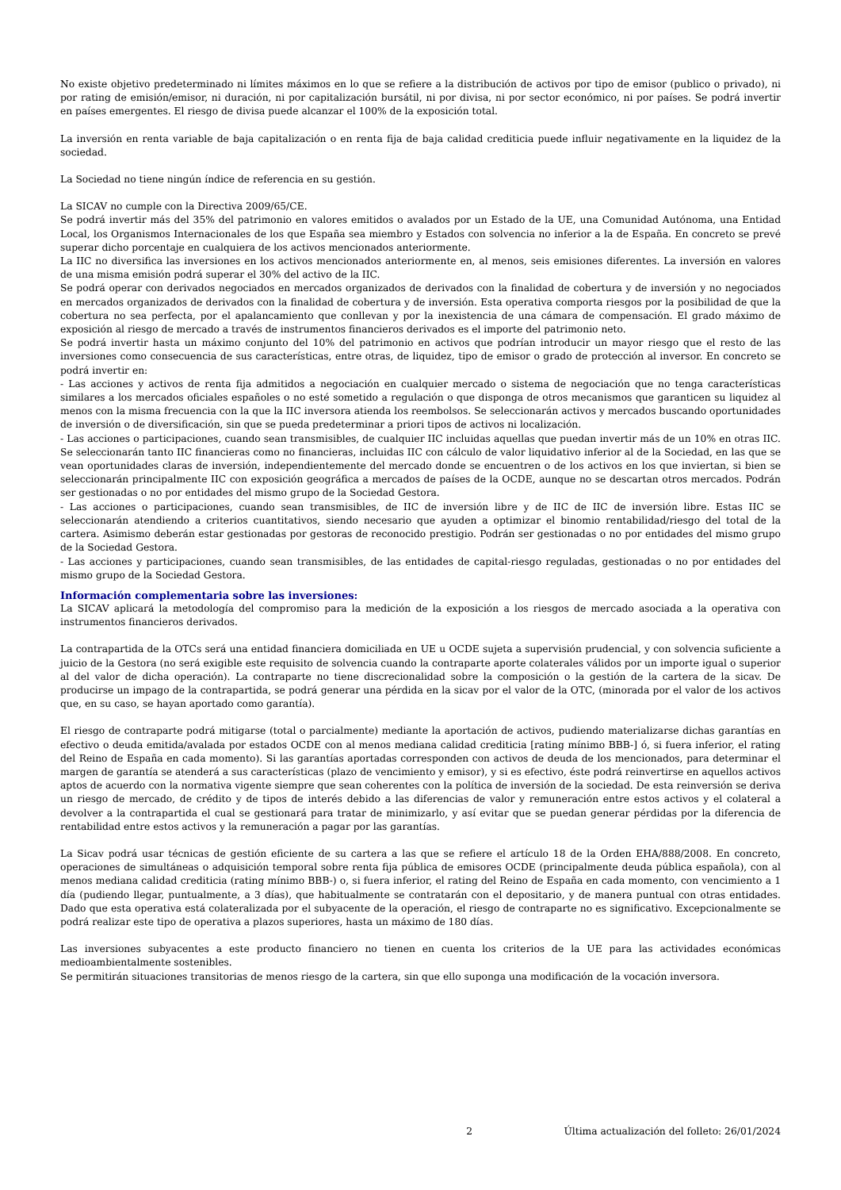No existe objetivo predeterminado ni límites máximos en lo que se refiere a la distribución de activos por tipo de emisor (publico o privado), ni por rating de emisión/emisor, ni duración, ni por capitalización bursátil, ni por divisa, ni por sector económico, ni por países. Se podrá invertir en países emergentes. El riesgo de divisa puede alcanzar el 100% de la exposición total.
La inversión en renta variable de baja capitalización o en renta fija de baja calidad crediticia puede influir negativamente en la liquidez de la sociedad.
La Sociedad no tiene ningún índice de referencia en su gestión.
La SICAV no cumple con la Directiva 2009/65/CE.
Se podrá invertir más del 35% del patrimonio en valores emitidos o avalados por un Estado de la UE, una Comunidad Autónoma, una Entidad Local, los Organismos Internacionales de los que España sea miembro y Estados con solvencia no inferior a la de España. En concreto se prevé superar dicho porcentaje en cualquiera de los activos mencionados anteriormente.
La IIC no diversifica las inversiones en los activos mencionados anteriormente en, al menos, seis emisiones diferentes. La inversión en valores de una misma emisión podrá superar el 30% del activo de la IIC.
Se podrá operar con derivados negociados en mercados organizados de derivados con la finalidad de cobertura y de inversión y no negociados en mercados organizados de derivados con la finalidad de cobertura y de inversión. Esta operativa comporta riesgos por la posibilidad de que la cobertura no sea perfecta, por el apalancamiento que conllevan y por la inexistencia de una cámara de compensación. El grado máximo de exposición al riesgo de mercado a través de instrumentos financieros derivados es el importe del patrimonio neto.
Se podrá invertir hasta un máximo conjunto del 10% del patrimonio en activos que podrían introducir un mayor riesgo que el resto de las inversiones como consecuencia de sus características, entre otras, de liquidez, tipo de emisor o grado de protección al inversor. En concreto se podrá invertir en:
- Las acciones y activos de renta fija admitidos a negociación en cualquier mercado o sistema de negociación que no tenga características similares a los mercados oficiales españoles o no esté sometido a regulación o que disponga de otros mecanismos que garanticen su liquidez al menos con la misma frecuencia con la que la IIC inversora atienda los reembolsos. Se seleccionarán activos y mercados buscando oportunidades de inversión o de diversificación, sin que se pueda predeterminar a priori tipos de activos ni localización.
- Las acciones o participaciones, cuando sean transmisibles, de cualquier IIC incluidas aquellas que puedan invertir más de un 10% en otras IIC. Se seleccionarán tanto IIC financieras como no financieras, incluidas IIC con cálculo de valor liquidativo inferior al de la Sociedad, en las que se vean oportunidades claras de inversión, independientemente del mercado donde se encuentren o de los activos en los que inviertan, si bien se seleccionarán principalmente IIC con exposición geográfica a mercados de países de la OCDE, aunque no se descartan otros mercados. Podrán ser gestionadas o no por entidades del mismo grupo de la Sociedad Gestora.
- Las acciones o participaciones, cuando sean transmisibles, de IIC de inversión libre y de IIC de IIC de inversión libre. Estas IIC se seleccionarán atendiendo a criterios cuantitativos, siendo necesario que ayuden a optimizar el binomio rentabilidad/riesgo del total de la cartera. Asimismo deberán estar gestionadas por gestoras de reconocido prestigio. Podrán ser gestionadas o no por entidades del mismo grupo de la Sociedad Gestora.
- Las acciones y participaciones, cuando sean transmisibles, de las entidades de capital-riesgo reguladas, gestionadas o no por entidades del mismo grupo de la Sociedad Gestora.
Información complementaria sobre las inversiones:
La SICAV aplicará la metodología del compromiso para la medición de la exposición a los riesgos de mercado asociada a la operativa con instrumentos financieros derivados.
La contrapartida de la OTCs será una entidad financiera domiciliada en UE u OCDE sujeta a supervisión prudencial, y con solvencia suficiente a juicio de la Gestora (no será exigible este requisito de solvencia cuando la contraparte aporte colaterales válidos por un importe igual o superior al del valor de dicha operación). La contraparte no tiene discrecionalidad sobre la composición o la gestión de la cartera de la sicav. De producirse un impago de la contrapartida, se podrá generar una pérdida en la sicav por el valor de la OTC, (minorada por el valor de los activos que, en su caso, se hayan aportado como garantía).
El riesgo de contraparte podrá mitigarse (total o parcialmente) mediante la aportación de activos, pudiendo materializarse dichas garantías en efectivo o deuda emitida/avalada por estados OCDE con al menos mediana calidad crediticia [rating mínimo BBB-] ó, si fuera inferior, el rating del Reino de España en cada momento). Si las garantías aportadas corresponden con activos de deuda de los mencionados, para determinar el margen de garantía se atenderá a sus características (plazo de vencimiento y emisor), y si es efectivo, éste podrá reinvertirse en aquellos activos aptos de acuerdo con la normativa vigente siempre que sean coherentes con la política de inversión de la sociedad. De esta reinversión se deriva un riesgo de mercado, de crédito y de tipos de interés debido a las diferencias de valor y remuneración entre estos activos y el colateral a devolver a la contrapartida el cual se gestionará para tratar de minimizarlo, y así evitar que se puedan generar pérdidas por la diferencia de rentabilidad entre estos activos y la remuneración a pagar por las garantías.
La Sicav podrá usar técnicas de gestión eficiente de su cartera a las que se refiere el artículo 18 de la Orden EHA/888/2008. En concreto, operaciones de simultáneas o adquisición temporal sobre renta fija pública de emisores OCDE (principalmente deuda pública española), con al menos mediana calidad crediticia (rating mínimo BBB-) o, si fuera inferior, el rating del Reino de España en cada momento, con vencimiento a 1 día (pudiendo llegar, puntualmente, a 3 días), que habitualmente se contratarán con el depositario, y de manera puntual con otras entidades. Dado que esta operativa está colateralizada por el subyacente de la operación, el riesgo de contraparte no es significativo. Excepcionalmente se podrá realizar este tipo de operativa a plazos superiores, hasta un máximo de 180 días.
Las inversiones subyacentes a este producto financiero no tienen en cuenta los criterios de la UE para las actividades económicas medioambientalmente sostenibles.
Se permitirán situaciones transitorias de menos riesgo de la cartera, sin que ello suponga una modificación de la vocación inversora.
2 Última actualización del folleto: 26/01/2024